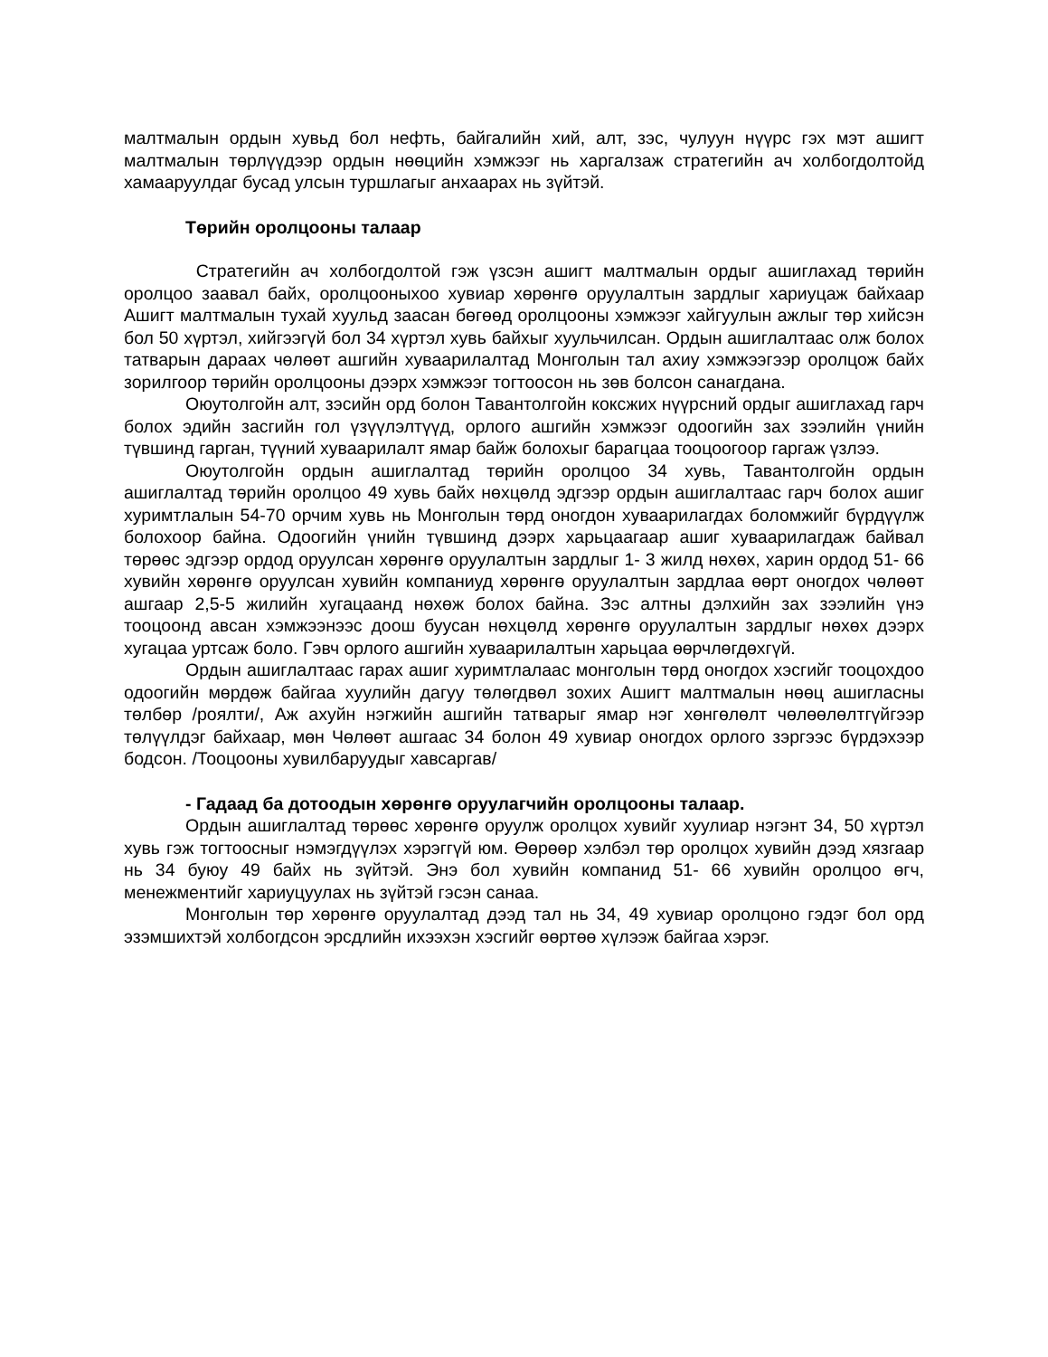малтмалын ордын хувьд бол нефть, байгалийн хий, алт, зэс, чулуун нүүрс гэх мэт ашигт малтмалын төрлүүдээр ордын нөөцийн хэмжээг нь харгалзаж стратегийн ач холбогдолтойд хамааруулдаг бусад улсын туршлагыг анхаарах нь зүйтэй.
Төрийн оролцооны талаар
Стратегийн ач холбогдолтой гэж үзсэн ашигт малтмалын ордыг ашиглахад төрийн оролцоо заавал байх, оролцооныхоо хувиар хөрөнгө оруулалтын зардлыг хариуцаж байхаар Ашигт малтмалын тухай хуульд заасан бөгөөд оролцооны хэмжээг хайгуулын ажлыг төр хийсэн бол 50 хүртэл, хийгээгүй бол 34 хүртэл хувь байхыг хуульчилсан. Ордын ашиглалтаас олж болох татварын дараах чөлөөт ашгийн хуваарилалтад Монголын тал ахиу хэмжээгээр оролцож байх зорилгоор төрийн оролцооны дээрх хэмжээг тогтоосон нь зөв болсон санагдана.
Оюутолгойн алт, зэсийн орд болон Тавантолгойн коксжих нүүрсний ордыг ашиглахад гарч болох эдийн засгийн гол үзүүлэлтүүд, орлого ашгийн хэмжээг одоогийн зах зээлийн үнийн түвшинд гарган, түүний хуваарилалт ямар байж болохыг барагцаа тооцоогоор гаргаж үзлээ.
Оюутолгойн ордын ашиглалтад төрийн оролцоо 34 хувь, Тавантолгойн ордын ашиглалтад төрийн оролцоо 49 хувь байх нөхцөлд эдгээр ордын ашиглалтаас гарч болох ашиг хуримтлалын 54-70 орчим хувь нь Монголын төрд оногдон хуваарилагдах боломжийг бүрдүүлж болохоор байна. Одоогийн үнийн түвшинд дээрх харьцаагаар ашиг хуваарилагдаж байвал төрөөс эдгээр ордод оруулсан хөрөнгө оруулалтын зардлыг 1- 3 жилд нөхөх, харин ордод 51- 66 хувийн хөрөнгө оруулсан хувийн компаниуд хөрөнгө оруулалтын зардлаа өөрт оногдох чөлөөт ашгаар 2,5-5 жилийн хугацаанд нөхөж болох байна. Зэс алтны дэлхийн зах зээлийн үнэ тооцоонд авсан хэмжээнээс доош буусан нөхцөлд хөрөнгө оруулалтын зардлыг нөхөх дээрх хугацаа уртсаж боло. Гэвч орлого ашгийн хуваарилалтын харьцаа өөрчлөгдөхгүй.
Ордын ашиглалтаас гарах ашиг хуримтлалаас монголын төрд оногдох хэсгийг тооцохдоо одоогийн мөрдөж байгаа хуулийн дагуу төлөгдвөл зохих Ашигт малтмалын нөөц ашигласны төлбөр /роялти/, Аж ахуйн нэгжийн ашгийн татварыг ямар нэг хөнгөлөлт чөлөөлөлтгүйгээр төлүүлдэг байхаар, мөн Чөлөөт ашгаас 34 болон 49 хувиар оногдох орлого зэргээс бүрдэхээр бодсон. /Тооцооны хувилбаруудыг хавсаргав/
- Гадаад ба дотоодын хөрөнгө оруулагчийн оролцооны талаар.
Ордын ашиглалтад төрөөс хөрөнгө оруулж оролцох хувийг хуулиар нэгэнт 34, 50 хүртэл хувь гэж тогтоосныг нэмэгдүүлэх хэрэггүй юм. Өөрөөр хэлбэл төр оролцох хувийн дээд хязгаар нь 34 буюу 49 байх нь зүйтэй. Энэ бол хувийн компанид 51- 66 хувийн оролцоо өгч, менежментийг хариуцуулах нь зүйтэй гэсэн санаа.
Монголын төр хөрөнгө оруулалтад дээд тал нь 34, 49 хувиар оролцоно гэдэг бол орд эзэмшихтэй холбогдсон эрсдлийн ихээхэн хэсгийг өөртөө хүлээж байгаа хэрэг.